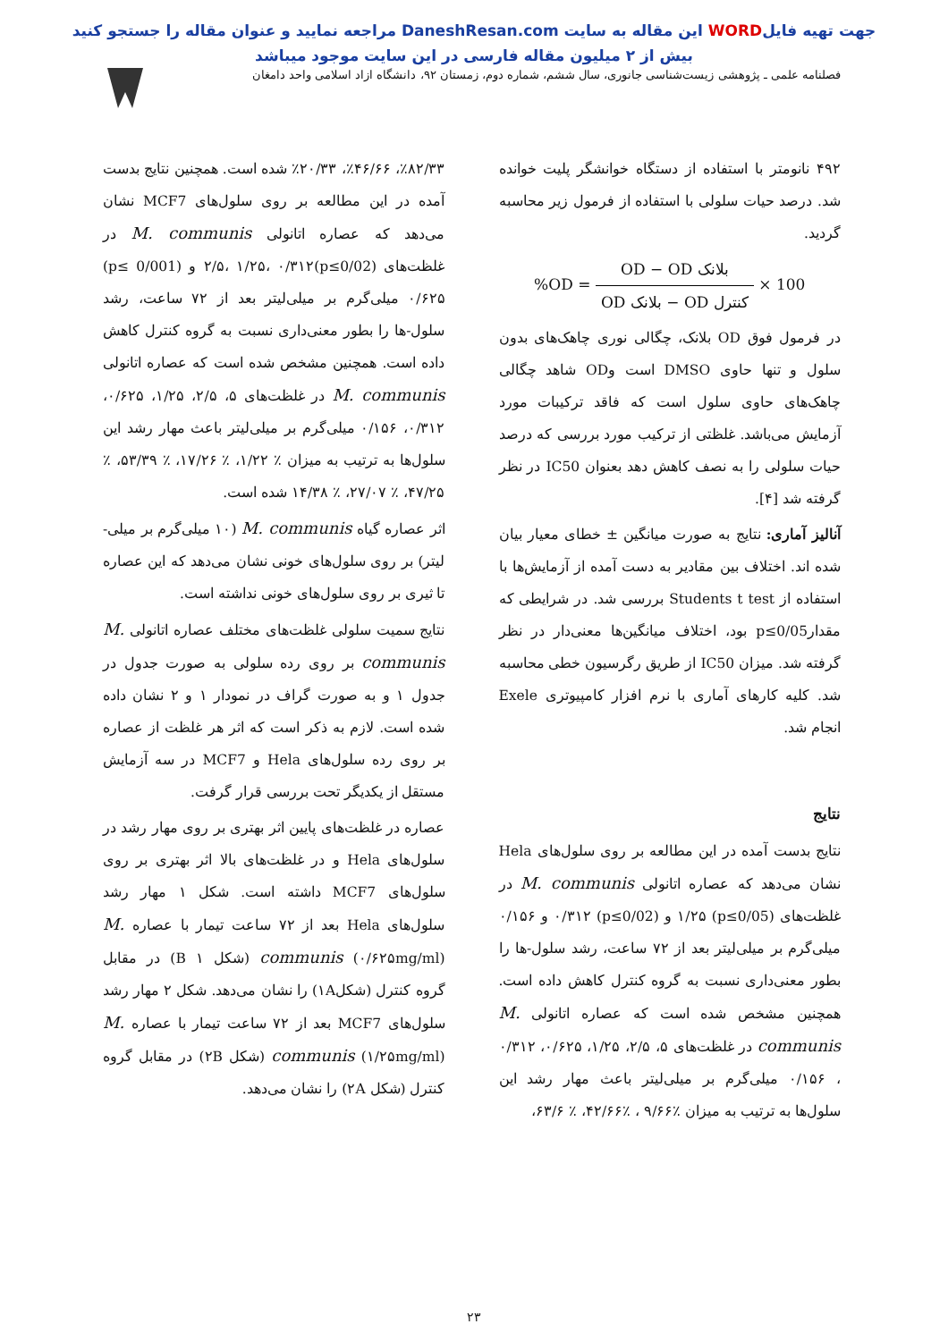جهت تهیه فایلWORD این مقاله به سایت DaneshResan.com مراجعه نمایید و عنوان مقاله را جستجو کنید
بیش از ۲ میلیون مقاله فارسی در این سایت موجود میباشد
فصلنامه علمی ـ پژوهشی زیست‌شناسی جانوری، سال ششم، شماره دوم، زمستان ۹۲، دانشگاه ازاد اسلامی واحد دامغان
۴۹۲ نانومتر با استفاده از دستگاه خوانشگر پلیت خوانده شد. درصد حیات سلولی با استفاده از فرمول زیر محاسبه گردید.
%OD = OD − OD بلانک OD بلانک − OD کنترل × 100
در فرمول فوق OD بلانک، چگالی نوری چاهک‌های بدون سلول و تنها حاوی DMSO است وOD شاهد چگالی چاهک‌های حاوی سلول است که فاقد ترکیبات مورد آزمایش می‌باشد. غلظتی از ترکیب مورد بررسی که درصد حیات سلولی را به نصف کاهش دهد بعنوان IC50 در نظر گرفته شد [۴].
آنالیز آماری: نتایج به صورت میانگین ± خطای معیار بیان شده اند. اختلاف بین مقادیر به دست آمده از آزمایش‌ها با استفاده از Students t test بررسی شد. در شرایطی که مقدارp≤0/05 بود، اختلاف میانگین‌ها معنی‌دار در نظر گرفته شد. میزان IC50 از طریق رگرسیون خطی محاسبه شد. کلیه کارهای آماری با نرم افزار کامپیوتری Exele انجام شد.
نتایج
نتایج بدست آمده در این مطالعه بر روی سلول‌های Hela نشان می‌دهد که عصاره اتانولی M. communis در غلظت‌های (p≤0/05) ۱/۲۵ و (p≤0/02) ۰/۳۱۲ و ۰/۱۵۶ میلی‌گرم بر میلی‌لیتر بعد از ۷۲ ساعت، رشد سلول-ها را بطور معنی‌داری نسبت به گروه کنترل کاهش داده است. همچنین مشخص شده است که عصاره اتانولی M. communis در غلظت‌های ۵، ۲/۵، ۱/۲۵، ۰/۶۲۵، ۰/۳۱۲ ، ۰/۱۵۶ میلی‌گرم بر میلی‌لیتر باعث مهار رشد این سلول‌ها به ترتیب به میزان ٪۹/۶۶ ، ٪۴۲/۶۶، ٪ ۶۳/۶،
٪۸۲/۳۳، ٪۴۶/۶۶، ٪۲۰/۳۳ شده است. همچنین نتایج بدست آمده در این مطالعه بر روی سلول‌های MCF7 نشان می‌دهد که عصاره اتانولی M. communis در غلظت‌های (p≤0/02)۲/۵، ۱/۲۵، ۰/۳۱۲ و (p≤ 0/001) ۰/۶۲۵ میلی‌گرم بر میلی‌لیتر بعد از ۷۲ ساعت، رشد سلول-ها را بطور معنی‌داری نسبت به گروه کنترل کاهش داده است. همچنین مشخص شده است که عصاره اتانولی M. communis در غلظت‌های ۵، ۲/۵، ۱/۲۵، ۰/۶۲۵، ۰/۳۱۲، ۰/۱۵۶ میلی‌گرم بر میلی‌لیتر باعث مهار رشد این سلول‌ها به ترتیب به میزان ٪ ۱/۲۲، ٪ ۱۷/۲۶، ٪ ۵۳/۳۹، ٪ ۴۷/۲۵، ٪ ۲۷/۰۷، ٪ ۱۴/۳۸ شده است.
اثر عصاره گیاه M. communis (۱۰ میلی‌گرم بر میلی-لیتر) بر روی سلول‌های خونی نشان می‌دهد که این عصاره تا ثیری بر روی سلول‌های خونی نداشته است.
نتایج سمیت سلولی غلظت‌های مختلف عصاره اتانولی M. communis بر روی رده سلولی به صورت جدول در جدول ۱ و به صورت گراف در نمودار ۱ و ۲ نشان داده شده است. لازم به ذکر است که اثر هر غلظت از عصاره بر روی رده سلول‌های Hela و MCF7 در سه آزمایش مستقل از یکدیگر تحت بررسی قرار گرفت.
عصاره در غلظت‌های پایین اثر بهتری بر روی مهار رشد در سلول‌های Hela و در غلظت‌های بالا اثر بهتری بر روی سلول‌های MCF7 داشته است. شکل ۱ مهار رشد سلول‌های Hela بعد از ۷۲ ساعت تیمار با عصاره M. communis (۰/۶۲۵mg/ml) (شکل ۱ B) در مقابل گروه کنترل (شکل۱A) را نشان می‌دهد. شکل ۲ مهار رشد سلول‌های MCF7 بعد از ۷۲ ساعت تیمار با عصاره M. communis (۱/۲۵mg/ml) (شکل ۲B) در مقابل گروه کنترل (شکل ۲A) را نشان می‌دهد.
۲۳